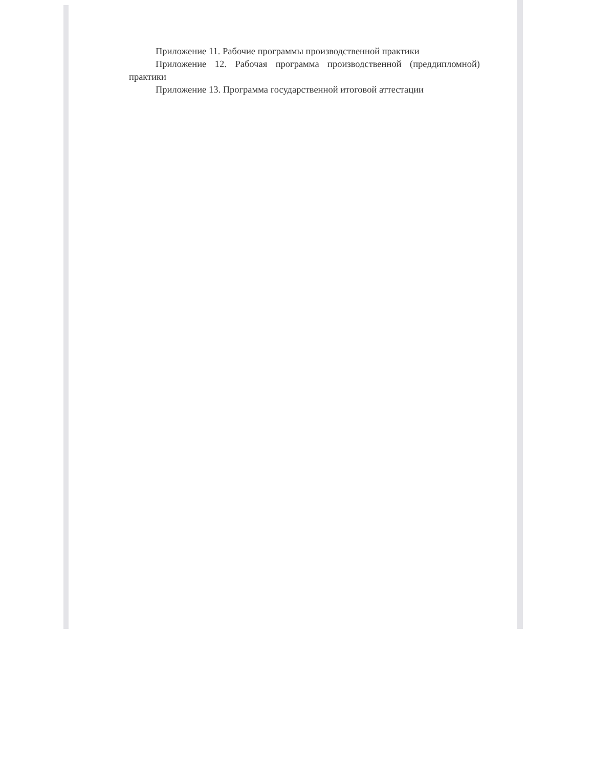Приложение 11. Рабочие программы производственной практики
Приложение 12. Рабочая программа производственной (преддипломной) практики
Приложение 13. Программа государственной итоговой аттестации